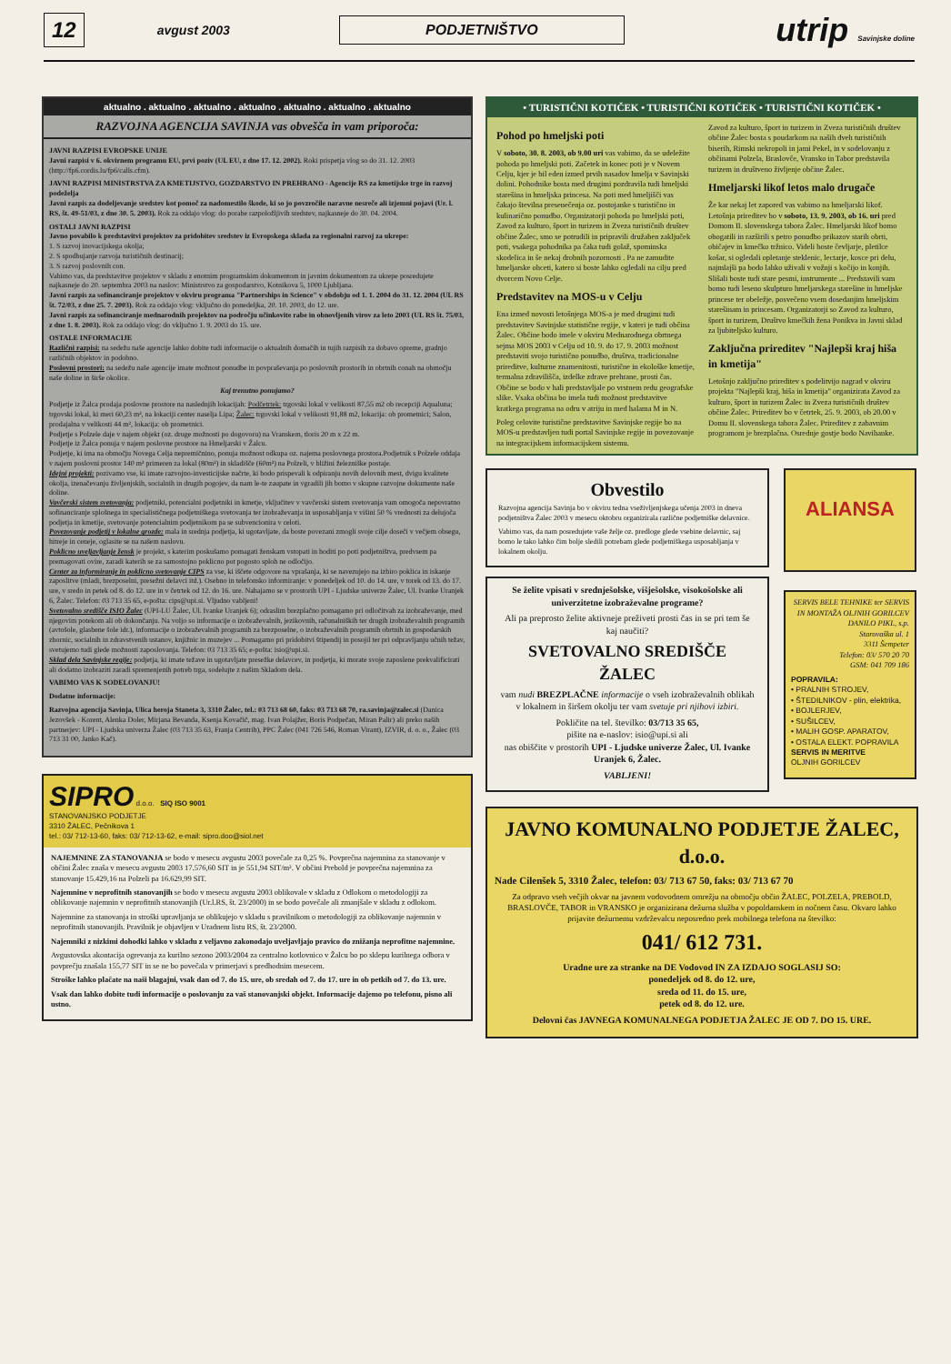12 avgust 2003 PODJETNIŠTVO utrip Savinjske doline
aktualno . aktualno . aktualno . aktualno . aktualno . aktualno . aktualno
RAZVOJNA AGENCIJA SAVINJA vas obvešča in vam priporoča:
JAVNI RAZPISI EVROPSKE UNIJE
Javni razpisi v 6. okvirnem programu EU, prvi poziv (UL EU, z dne 17. 12. 2002). Roki prispetja vlog so do 31. 12. 2003 (http://fp6.cordis.lu/fp6/calls.cfm).
JAVNI RAZPISI MINISTRSTVA ZA KMETIJSTVO, GOZDARSTVO IN PREHRANO - Agencije RS za kmetijske trge in razvoj podeželja
Javni razpis za dodeljevanje sredstev kot pomoč za nadomestilo škode, ki so jo povzročile naravne nesreče ali izjemni pojavi (Ur. l. RS, št. 49-51/03, z dne 30. 5. 2003). Rok za oddajo vlog: do porabe razpoložljivih sredstev, najkasneje do 30. 04. 2004.
OSTALI JAVNI RAZPISI
Javno povabilo k predstavitvi projektov za pridobitev sredstev iz Evropskega sklada za regionalni razvoj za ukrepe:
1. S razvoj inovacijskega okolja;
2. S spodbujanje razvoja turističnih destinacij;
3. S razvoj poslovnih con.
Vabimo vas, da predstavitve projektov v skladu z enotnim programskim dokumentom in javnim dokumentom za ukrepe posredujete najkasneje do 20. septembra 2003 na naslov: Ministrstvo za gospodarstvo, Kotnikova 5, 1000 Ljubljana.
Javni razpis za sofinanciranje projektov v okviru programa "Partnerships in Science" v obdobju od 1. 1. 2004 do 31. 12. 2004 (UL RS št. 72/03, z dne 25. 7. 2003). Rok za oddajo vlog: vključno do ponedeljka, 20. 10. 2003, do 12. ure.
Javni razpis za sofinanciranje mednarodnih projektov na področju učinkovite rabe in obnovljenih virov za leto 2003 (UL RS št. 75/03, z dne 1. 8. 2003). Rok za oddajo vlog: do vključno 1. 9. 2003 do 15. ure.
OSTALE INFORMACIJE
Različni razpisi: na sedežu naše agencije lahko dobite tudi informacije o aktualnih domačih in tujih razpisih za dobavo opreme, gradnjo različnih objektov in podobno.
Poslovni prostori: na sedežu naše agencije imate možnost ponudbe in povpraševanja po poslovnih prostorih in obrtnih conah na območju naše doline in širše okolice.
Kaj trenutno ponujamo?
Podjetje iz Žalca prodaja poslovne prostore na naslednjih lokacijah: Podčetrtek: trgovski lokal v velikosti 87,55 m2 ob recepciji Aqualuna; trgovski lokal, ki meri 60,23 m², na lokaciji center naselja Lipa; Žalec: trgovski lokal v velikosti 91,88 m2, lokacija: ob prometnici; Salon, prodajalna v velikosti 44 m², lokacija: ob prometnici.
Podjetje s Polzele daje v najem objekt (oz. druge možnosti po dogovoru) na Vranskem, tloris 20 m x 22 m.
Podjetje iz Žalca ponuja v najem poslovne prostore na Hmeljarski v Žalcu.
Podjetje, ki ima na območju Novega Celja nepremičnino, ponuja možnost odkupa oz. najema poslovnega prostora.Podjetnik s Polzele oddaja v najem poslovni prostor 140 m² primeren za lokal (80m²) in skladišče (60m²) na Polzeli, v bližini železniške postaje.
Idejni projekti: pozivamo vse, ki imate razvojno-investicijske načrte, ki bodo prispevali k odpiranju novih delovnih mest, dvigu kvalitete okolja, izenačevanju življenjskih, socialnih in drugih pogojev, da nam le-te zaupate in vgradili jih bomo v skupne razvojne dokumente naše doline.
Vavčerski sistem svetovanja: podjetniki, potencialni podjetniki in kmetje, vključitev v vavčerski sistem svetovanja vam omogoča nepovratno sofinanciranje splošnega in specialističnega podjetniškega svetovanja ter izobraževanja in usposabljanja v višini 50 % vrednosti za delujoča podjetja in kmetije, svetovanje potencialnim podjetnikom pa se subvencionira v celoti.
Povezovanje podjetij v lokalne grozde: mala in srednja podjetja, ki ugotavljate, da boste povezani zmogli svoje cilje doseči v večjem obsegu, hitreje in ceneje, oglasite se na našem naslovu.
Poklicno uveljavljanje žensk je projekt, s katerim poskušamo pomagati ženskam vstopati in hoditi po poti podjetništva, predvsem pa premagovati ovire, zaradi katerih se za samostojno poklicno pot pogosto sploh ne odločijo.
Center za informiranje in poklicno svetovanje CIPS za vse, ki iščete odgovore na vprašanja, ki se navezujejo na izbiro poklica in iskanje zaposlitve (mladi, brezposelni, presežni delavci itd.). Osebno in telefonsko informiranje: v ponedeljek od 10. do 14. ure, v torek od 13. do 17. ure, v sredo in petek od 8. do 12. ure in v četrtek od 12. do 16. ure. Nahajamo se v prostorih UPI - Ljudske univerze Žalec, Ul. Ivanke Uranjek 6, Žalec. Telefon: 03 713 35 65, e-pošta: cips@upi.si. Vljudno vabljeni!
Svetovalno središče ISIO Žalec (UPI-LU Žalec, Ul. Ivanke Uranjek 6); odraslim brezplačno pomagamo pri odločitvah za izobraževanje, med njegovim potekom ali ob dokončanju. Na voljo so informacije o izobraževalnih, jezikovnih, računalniških ter drugih izobraževalnih programih (avtošole, glasbene šole idr.), informacije o izobraževalnih programih za brezposelne, o izobraževalnih programih obrtnih in gospodarskih zbornic, socialnih in zdravstvenih ustanov, knjižnic in muzejev ... Pomagamo pri pridobitvi štipendij in posojil ter pri odpravljanju učnih težav, svetujemo tudi glede možnosti zaposlovanja. Telefon: 03 713 35 65; e-pošta: isio@upi.si.
Sklad dela Savinjske regije: podjetja, ki imate težave in ugotavljate presežke delavcev, in podjetja, ki morate svoje zaposlene prekvalificirati ali dodatno izobraziti zaradi spremenjenih potreb trga, sodelujte z našim Skladom dela.
VABIMO VAS K SODELOVANJU!
Dodatne informacije:
Razvojna agencija Savinja, Ulica heroja Staneta 3, 3310 Žalec, tel.: 03 713 68 60, faks: 03 713 68 70, ra.savinja@zalec.si (Danica Jezovšek - Korent, Alenka Doler, Mirjana Bevanda, Ksenja Kovačič, mag. Ivan Polajžer, Boris Podpečan, Miran Palir) ali preko naših partnerjev: UPI - Ljudska univerza Žalec (03 713 35 63, Franja Centrih), PPC Žalec (041 726 546, Roman Virant), IZVIR, d. o. o., Žalec (03 713 31 00, Janko Kač).
SIPRO d.o.o. SIQ ISO 9001
STANOVANJSKO PODJETJE
3310 ŽALEC, Pečnikova 1
tel.: 03/ 712-13-60, faks: 03/ 712-13-62, e-mail: sipro.doo@siol.net
NAJEMNINE ZA STANOVANJA se bodo v mesecu avgustu 2003 povečale za 0,25 %. Povprečna najemnina za stanovanje v občini Žalec znaša v mesecu avgustu 2003 17.576,60 SIT in je 551,94 SIT/m². V občini Prebold je povprečna najemnina za stanovanje 15.429,16 na Polzeli pa 16.629,99 SIT.
Najemnine v neprofitnih stanovanjih se bodo v mesecu avgustu 2003 oblikovale v skladu z Odlokom o metodologiji za oblikovanje najemnin v neprofitnih stanovanjih (Ur.l.RS, št. 23/2000) in se bodo povečale ali zmanjšale v skladu z odlokom.
Najemnine za stanovanja in stroški upravljanja se oblikujejo v skladu s pravilnikom o metodologiji za oblikovanje najemnin v neprofitnih stanovanjih. Pravilnik je objavljen v Uradnem listu RS, št. 23/2000.
Najemniki z nizkimi dohodki lahko v skladu z veljavno zakonodajo uveljavljajo pravico do znižanja neprofitne najemnine.
Avgustovska akontacija ogrevanja za kurilno sezono 2003/2004 za centralno kotlovnico v Žalcu bo po sklepu kurilnega odbora v povprečju znašala 155,77 SIT in se ne bo povečala v primerjavi s predhodnim mesecem.
Stroške lahko plačate na naši blagajni, vsak dan od 7. do 15. ure, ob sredah od 7. do 17. ure in ob petkih od 7. do 13. ure.
Vsak dan lahko dobite tudi informacije o poslovanju za vaš stanovanjski objekt. Informacije dajemo po telefonu, pisno ali ustno.
• TURISTIČNI KOTIČEK • TURISTIČNI KOTIČEK • TURISTIČNI KOTIČEK •
Pohod po hmeljski poti
V soboto, 30. 8. 2003, ob 9.00 uri vas vabimo, da se udeležite pohoda po hmeljski poti. Začetek in konec poti je v Novem Celju, kjer je bil eden izmed prvih nasadov hmelja v Savinjski dolini. Pohodnike bosta med drugimi pozdravila tudi hmeljski starešina in hmeljska princesa. Na poti med hmeljišči vas čakajo številna presenečenja oz. postojanke s turistično in kulinarično ponudbo. Organizatorji pohoda po hmeljski poti, Zavod za kulturo, šport in turizem in Zveza turističnih društev občine Žalec, smo se potrudili in pripravili družaben zaključek poti, vsakega pohodnika pa čaka tudi golaž, spominska skodelica in še nekaj drobnih pozornosti . Pa ne zamudite hmeljarske ohceti, katero si boste lahko ogledali na cilju pred dvorcem Novo Celje.
Predstavitev na MOS-u v Celju
Ena izmed novosti letošnjega MOS-a je med drugimi tudi predstavitev Savinjske statistične regije, v kateri je tudi občina Žalec. Občine bodo imele v okviru Mednarodnega obrtnega sejma MOS 2003 v Celju od 10. 9. do 17. 9. 2003 možnost predstaviti svojo turistično ponudbo, društva, tradicionalne prireditve, kulturne znamenitosti, turistične in ekološke kmetije, termalna zdravilišča, izdelke zdrave prehrane, prosti čas. Občine se bodo v hali predstavljale po vrstnem redu geografske slike. Vsaka občina bo imela tudi možnost predstavitve kratkega programa na odru v atriju in med halama M in N.
Poleg celovite turistične predstavitve Savinjske regije bo na MOS-u predstavljen tudi portal Savinjske regije in povezovanje na integracijskem informacijskem sistemu.
Zavod za kulturo, šport in turizem in Zveza turističnih društev občine Žalec bosta s poudarkom na naših dveh turističnih biserih, Rimski nekropoli in jami Pekel, in v sodelovanju z občinami Polzela, Braslovče, Vransko in Tabor predstavila turizem in društveno življenje občine Žalec.
Hmeljarski likof letos malo drugače
Že kar nekaj let zapored vas vabimo na hmeljarski likof. Letošnja prireditev bo v soboto, 13. 9. 2003, ob 16. uri pred Domom II. slovenskega tabora Žalec. Hmeljarski likof bomo obogatili in razširili s petro ponudbo prikazov starih obrti, običajev in kmečko tržnico. Videli boste čevljarje, pletilce košar, si ogledali opletanje steklenic, lectarje, kosce pri delu, najmlajši pa bodo lahko uživali v vožnji s kočijo in konjih. Slišali boste tudi stare pesmi, instrumente ... Predstavili vam bomo tudi leseno skulpturo hmeljarskega starešine in hmeljske princese ter obeležje, posvečeno vsem dosedanjim hmeljskim starešinam in princesam. Organizatorji so Zavod za kulturo, šport in turizem, Društvo kmečkih žena Ponikva in Javni sklad za ljubiteljsko kulturo.
Zaključna prireditev "Najlepši kraj hiša in kmetija"
Letošnjo zaključno prireditev s podelitvijo nagrad v okviru projekta "Najlepši kraj, hiša in kmetija" organizirata Zavod za kulturo, šport in turizem Žalec in Zveza turističnih društev občine Žalec. Prireditev bo v četrtek, 25. 9. 2003, ob 20.00 v Domu II. slovenskega tabora Žalec. Prireditev z zabavnim programom je brezplačna. Osrednje gostje bodo Navihanke.
Obvestilo
Razvojna agencija Savinja bo v okviru tedna vseživljenjskega učenja 2003 in dneva podjetništva Žalec 2003 v mesecu oktobru organizirala različne podjetniške delavnice.
Vabimo vas, da nam posredujete vaše želje oz. predloge glede vsebine delavnic, saj bomo le tako lahko čim bolje sledili potrebam glede podjetniškega usposabljanja v lokalnem okolju.
Se želite vpisati v srednješolske, višješolske, visokošolske ali univerzitetne izobraževalne programe?
Ali pa preprosto želite aktivneje preživeti prosti čas in se pri tem še kaj naučiti?
SVETOVALNO SREDIŠČE ŽALEC
vam nudi BREZPLAČNE informacije o vseh izobraževalnih oblikah v lokalnem in širšem okolju ter vam svetuje pri njihovi izbiri.
Pokličite na tel. številko: 03/713 35 65,
pišite na e-naslov: isio@upi.si ali
nas obiščite v prostorih UPI - Ljudske univerze Žalec, Ul. Ivanke Uranjek 6, Žalec.
VABLJENI!
ALIANSA
SERVIS BELE TEHNIKE ter SERVIS IN MONTAŽA OLJNIH GORILCEV
DANILO PIKL, s.p.
Starovaška ul. 1
3311 Šempeter
Telefon: 03/ 570 20 70
GSM: 041 709 186
POPRAVILA:
• PRALNIH STROJEV,
• ŠTEDILNIKOV - plin, elektrika,
• BOJLERJEV,
• SUŠILCEV,
• MALIH GOSP. APARATOV,
• OSTALA ELEKT. POPRAVILA
SERVIS IN MERITVE
OLJNIH GORILCEV
JAVNO KOMUNALNO PODJETJE ŽALEC, d.o.o.
Nade Cilenšek 5, 3310 Žalec, telefon: 03/ 713 67 50, faks: 03/ 713 67 70
Za odpravo vseh večjih okvar na javnem vodovodnem omrežju na območju občin ŽALEC, POLZELA, PREBOLD, BRASLOVČE, TABOR in VRANSKO je organizirana dežurna služba v popoldanskem in nočnem času. Okvaro lahko prijavite dežurnemu vzdrževalcu neposredno prek mobilnega telefona na številko:
041/ 612 731.
Uradne ure za stranke na DE Vodovod IN ZA IZDAJO SOGLASIJ SO:
ponedeljek od 8. do 12. ure,
sreda od 11. do 15. ure,
petek od 8. do 12. ure.
Delovni čas JAVNEGA KOMUNALNEGA PODJETJA ŽALEC JE OD 7. DO 15. URE.